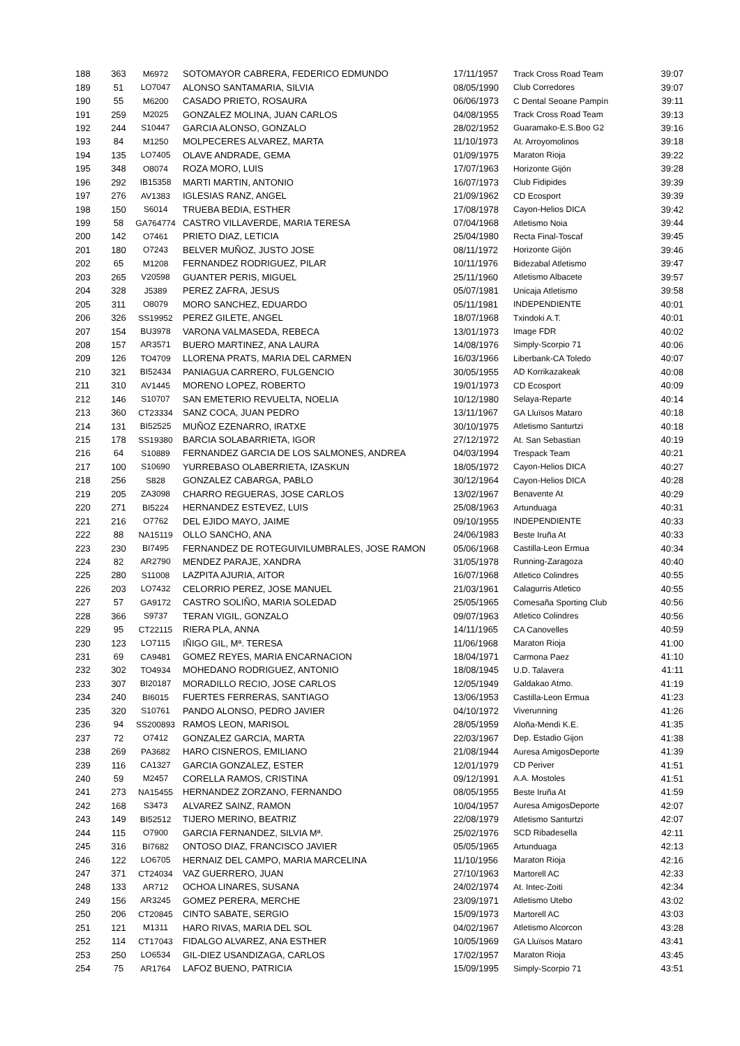| 188 | 363 | M6972 | SOTOMAYOR CABRERA, FEDERICO EDMUNDO | 17/11/1957 | Track Cross Road Team | 39:07 |
| 189 | 51 | LO7047 | ALONSO SANTAMARIA, SILVIA | 08/05/1990 | Club Corredores | 39:07 |
| 190 | 55 | M6200 | CASADO PRIETO, ROSAURA | 06/06/1973 | C Dental Seoane Pampín | 39:11 |
| 191 | 259 | M2025 | GONZALEZ MOLINA, JUAN CARLOS | 04/08/1955 | Track Cross Road Team | 39:13 |
| 192 | 244 | S10447 | GARCIA ALONSO, GONZALO | 28/02/1952 | Guaramako-E.S.Boo G2 | 39:16 |
| 193 | 84 | M1250 | MOLPECERES ALVAREZ, MARTA | 11/10/1973 | At. Arroyomolinos | 39:18 |
| 194 | 135 | LO7405 | OLAVE ANDRADE, GEMA | 01/09/1975 | Maraton Rioja | 39:22 |
| 195 | 348 | O8074 | ROZA MORO, LUIS | 17/07/1963 | Horizonte Gijón | 39:28 |
| 196 | 292 | IB15358 | MARTI MARTIN, ANTONIO | 16/07/1973 | Club Fidipides | 39:39 |
| 197 | 276 | AV1383 | IGLESIAS RANZ, ANGEL | 21/09/1962 | CD Ecosport | 39:39 |
| 198 | 150 | S6014 | TRUEBA BEDIA, ESTHER | 17/08/1978 | Cayon-Helios DICA | 39:42 |
| 199 | 58 | GA764774 | CASTRO VILLAVERDE, MARIA TERESA | 07/04/1968 | Atletismo Noia | 39:44 |
| 200 | 142 | O7461 | PRIETO DIAZ, LETICIA | 25/04/1980 | Recta Final-Toscaf | 39:45 |
| 201 | 180 | O7243 | BELVER MUÑOZ, JUSTO JOSE | 08/11/1972 | Horizonte Gijón | 39:46 |
| 202 | 65 | M1208 | FERNANDEZ RODRIGUEZ, PILAR | 10/11/1976 | Bidezabal Atletismo | 39:47 |
| 203 | 265 | V20598 | GUANTER PERIS, MIGUEL | 25/11/1960 | Atletismo Albacete | 39:57 |
| 204 | 328 | J5389 | PEREZ ZAFRA, JESUS | 05/07/1981 | Unicaja Atletismo | 39:58 |
| 205 | 311 | O8079 | MORO SANCHEZ, EDUARDO | 05/11/1981 | INDEPENDIENTE | 40:01 |
| 206 | 326 | SS19952 | PEREZ GILETE, ANGEL | 18/07/1968 | Txindoki A.T. | 40:01 |
| 207 | 154 | BU3978 | VARONA VALMASEDA, REBECA | 13/01/1973 | Image FDR | 40:02 |
| 208 | 157 | AR3571 | BUERO MARTINEZ, ANA LAURA | 14/08/1976 | Simply-Scorpio 71 | 40:06 |
| 209 | 126 | TO4709 | LLORENA PRATS, MARIA DEL CARMEN | 16/03/1966 | Liberbank-CA Toledo | 40:07 |
| 210 | 321 | BI52434 | PANIAGUA CARRERO, FULGENCIO | 30/05/1955 | AD Korrikazakeak | 40:08 |
| 211 | 310 | AV1445 | MORENO LOPEZ, ROBERTO | 19/01/1973 | CD Ecosport | 40:09 |
| 212 | 146 | S10707 | SAN EMETERIO REVUELTA, NOELIA | 10/12/1980 | Selaya-Reparte | 40:14 |
| 213 | 360 | CT23334 | SANZ COCA, JUAN PEDRO | 13/11/1967 | GA Lluïsos Mataro | 40:18 |
| 214 | 131 | BI52525 | MUÑOZ EZENARRO, IRATXE | 30/10/1975 | Atletismo Santurtzi | 40:18 |
| 215 | 178 | SS19380 | BARCIA SOLABARRIETA, IGOR | 27/12/1972 | At. San Sebastian | 40:19 |
| 216 | 64 | S10889 | FERNANDEZ GARCIA DE LOS SALMONES, ANDREA | 04/03/1994 | Trespack Team | 40:21 |
| 217 | 100 | S10690 | YURREBASO OLABERRIETA, IZASKUN | 18/05/1972 | Cayon-Helios DICA | 40:27 |
| 218 | 256 | S828 | GONZALEZ CABARGA, PABLO | 30/12/1964 | Cayon-Helios DICA | 40:28 |
| 219 | 205 | ZA3098 | CHARRO REGUERAS, JOSE CARLOS | 13/02/1967 | Benavente At | 40:29 |
| 220 | 271 | BI5224 | HERNANDEZ ESTEVEZ, LUIS | 25/08/1963 | Artunduaga | 40:31 |
| 221 | 216 | O7762 | DEL EJIDO MAYO, JAIME | 09/10/1955 | INDEPENDIENTE | 40:33 |
| 222 | 88 | NA15119 | OLLO SANCHO, ANA | 24/06/1983 | Beste Iruña At | 40:33 |
| 223 | 230 | BI7495 | FERNANDEZ DE ROTEGUIVILUMBRALES, JOSE RAMON | 05/06/1968 | Castilla-Leon Ermua | 40:34 |
| 224 | 82 | AR2790 | MENDEZ PARAJE, XANDRA | 31/05/1978 | Running-Zaragoza | 40:40 |
| 225 | 280 | S11008 | LAZPITA AJURIA, AITOR | 16/07/1968 | Atletico Colindres | 40:55 |
| 226 | 203 | LO7432 | CELORRIO PEREZ, JOSE MANUEL | 21/03/1961 | Calagurris Atletico | 40:55 |
| 227 | 57 | GA9172 | CASTRO SOLIÑO, MARIA SOLEDAD | 25/05/1965 | Comesaña Sporting Club | 40:56 |
| 228 | 366 | S9737 | TERAN VIGIL, GONZALO | 09/07/1963 | Atletico Colindres | 40:56 |
| 229 | 95 | CT22115 | RIERA PLA, ANNA | 14/11/1965 | CA Canovelles | 40:59 |
| 230 | 123 | LO7115 | IÑIGO GIL, Mª. TERESA | 11/06/1968 | Maraton Rioja | 41:00 |
| 231 | 69 | CA9481 | GOMEZ REYES, MARIA ENCARNACION | 18/04/1971 | Carmona Paez | 41:10 |
| 232 | 302 | TO4934 | MOHEDANO RODRIGUEZ, ANTONIO | 18/08/1945 | U.D. Talavera | 41:11 |
| 233 | 307 | BI20187 | MORADILLO RECIO, JOSE CARLOS | 12/05/1949 | Galdakao Atmo. | 41:19 |
| 234 | 240 | BI6015 | FUERTES FERRERAS, SANTIAGO | 13/06/1953 | Castilla-Leon Ermua | 41:23 |
| 235 | 320 | S10761 | PANDO ALONSO, PEDRO JAVIER | 04/10/1972 | Viverunning | 41:26 |
| 236 | 94 | SS200893 | RAMOS LEON, MARISOL | 28/05/1959 | Aloña-Mendi K.E. | 41:35 |
| 237 | 72 | O7412 | GONZALEZ GARCIA, MARTA | 22/03/1967 | Dep. Estadio Gijon | 41:38 |
| 238 | 269 | PA3682 | HARO CISNEROS, EMILIANO | 21/08/1944 | Auresa AmigosDeporte | 41:39 |
| 239 | 116 | CA1327 | GARCIA GONZALEZ, ESTER | 12/01/1979 | CD Periver | 41:51 |
| 240 | 59 | M2457 | CORELLA RAMOS, CRISTINA | 09/12/1991 | A.A. Mostoles | 41:51 |
| 241 | 273 | NA15455 | HERNANDEZ ZORZANO, FERNANDO | 08/05/1955 | Beste Iruña At | 41:59 |
| 242 | 168 | S3473 | ALVAREZ SAINZ, RAMON | 10/04/1957 | Auresa AmigosDeporte | 42:07 |
| 243 | 149 | BI52512 | TIJERO MERINO, BEATRIZ | 22/08/1979 | Atletismo Santurtzi | 42:07 |
| 244 | 115 | O7900 | GARCIA FERNANDEZ, SILVIA Mª. | 25/02/1976 | SCD Ribadesella | 42:11 |
| 245 | 316 | BI7682 | ONTOSO DIAZ, FRANCISCO JAVIER | 05/05/1965 | Artunduaga | 42:13 |
| 246 | 122 | LO6705 | HERNAIZ DEL CAMPO, MARIA MARCELINA | 11/10/1956 | Maraton Rioja | 42:16 |
| 247 | 371 | CT24034 | VAZ GUERRERO, JUAN | 27/10/1963 | Martorell AC | 42:33 |
| 248 | 133 | AR712 | OCHOA LINARES, SUSANA | 24/02/1974 | At. Intec-Zoiti | 42:34 |
| 249 | 156 | AR3245 | GOMEZ PERERA, MERCHE | 23/09/1971 | Atletismo Utebo | 43:02 |
| 250 | 206 | CT20845 | CINTO SABATE, SERGIO | 15/09/1973 | Martorell AC | 43:03 |
| 251 | 121 | M1311 | HARO RIVAS, MARIA DEL SOL | 04/02/1967 | Atletismo Alcorcon | 43:28 |
| 252 | 114 | CT17043 | FIDALGO ALVAREZ, ANA ESTHER | 10/05/1969 | GA Lluïsos Mataro | 43:41 |
| 253 | 250 | LO6534 | GIL-DIEZ USANDIZAGA, CARLOS | 17/02/1957 | Maraton Rioja | 43:45 |
| 254 | 75 | AR1764 | LAFOZ BUENO, PATRICIA | 15/09/1995 | Simply-Scorpio 71 | 43:51 |